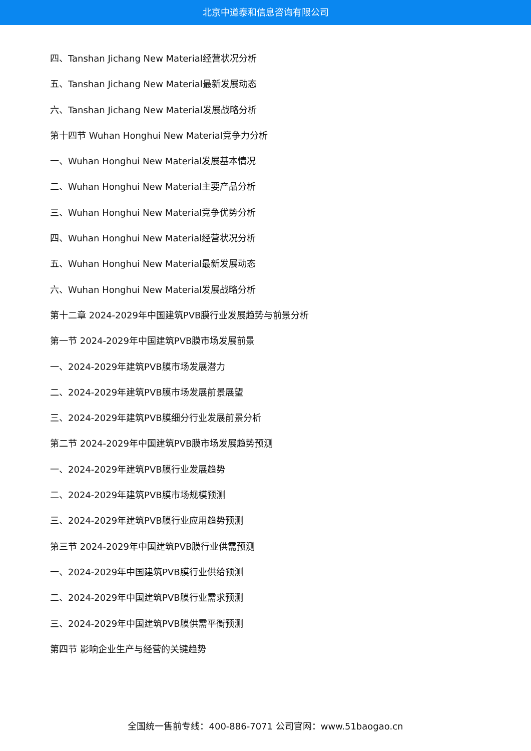北京中道泰和信息咨询有限公司
四、Tanshan Jichang New Material经营状况分析
五、Tanshan Jichang New Material最新发展动态
六、Tanshan Jichang New Material发展战略分析
第十四节 Wuhan Honghui New Material竞争力分析
一、Wuhan Honghui New Material发展基本情况
二、Wuhan Honghui New Material主要产品分析
三、Wuhan Honghui New Material竞争优势分析
四、Wuhan Honghui New Material经营状况分析
五、Wuhan Honghui New Material最新发展动态
六、Wuhan Honghui New Material发展战略分析
第十二章 2024-2029年中国建筑PVB膜行业发展趋势与前景分析
第一节 2024-2029年中国建筑PVB膜市场发展前景
一、2024-2029年建筑PVB膜市场发展潜力
二、2024-2029年建筑PVB膜市场发展前景展望
三、2024-2029年建筑PVB膜细分行业发展前景分析
第二节 2024-2029年中国建筑PVB膜市场发展趋势预测
一、2024-2029年建筑PVB膜行业发展趋势
二、2024-2029年建筑PVB膜市场规模预测
三、2024-2029年建筑PVB膜行业应用趋势预测
第三节 2024-2029年中国建筑PVB膜行业供需预测
一、2024-2029年中国建筑PVB膜行业供给预测
二、2024-2029年中国建筑PVB膜行业需求预测
三、2024-2029年中国建筑PVB膜供需平衡预测
第四节 影响企业生产与经营的关键趋势
全国统一售前专线：400-886-7071 公司官网：www.51baogao.cn